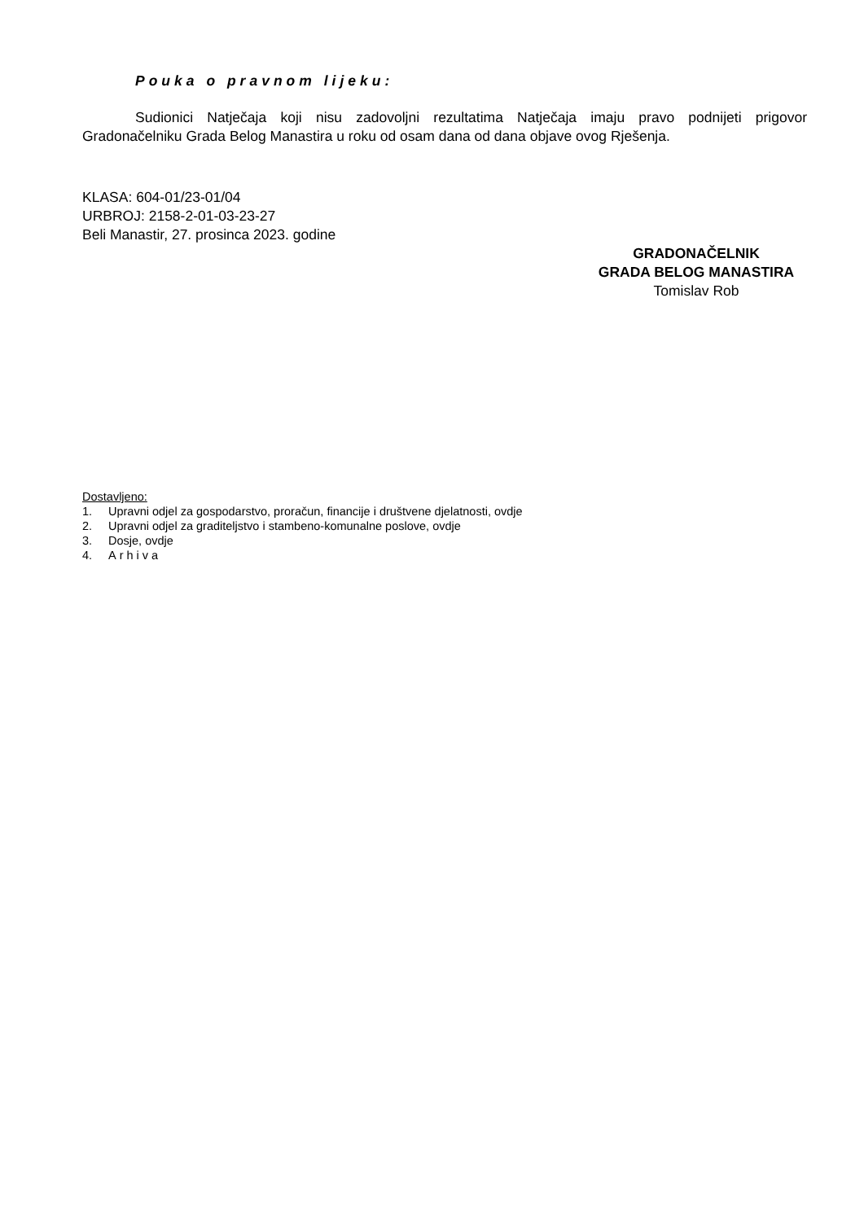Pouka o pravnom lijeku:
Sudionici Natječaja koji nisu zadovoljni rezultatima Natječaja imaju pravo podnijeti prigovor Gradonačelniku Grada Belog Manastira u roku od osam dana od dana objave ovog Rješenja.
KLASA: 604-01/23-01/04
URBROJ: 2158-2-01-03-23-27
Beli Manastir, 27. prosinca 2023. godine
GRADONAČELNIK
GRADA BELOG MANASTIRA
Tomislav Rob
Dostavljeno:
1. Upravni odjel za gospodarstvo, proračun, financije i društvene djelatnosti, ovdje
2. Upravni odjel za graditeljstvo i stambeno-komunalne poslove, ovdje
3. Dosje, ovdje
4. Arhiva